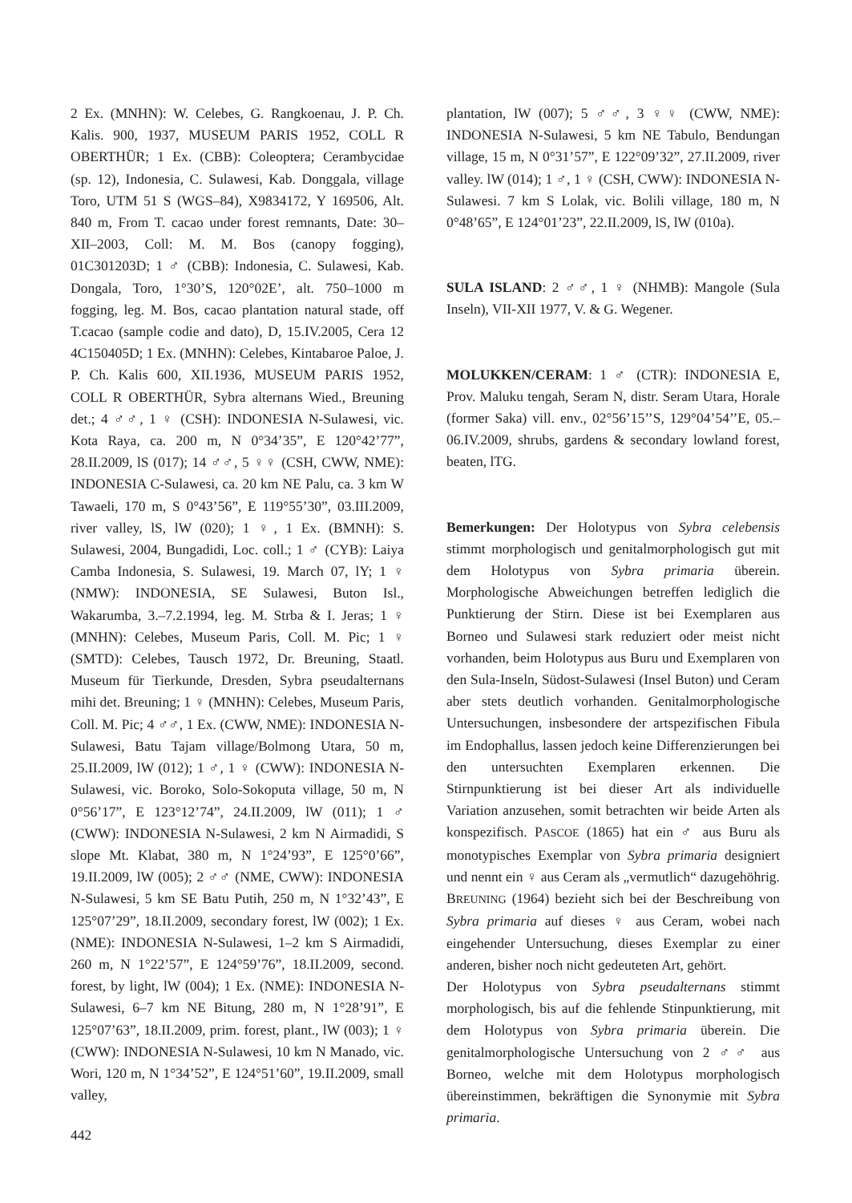2 Ex. (MNHN): W. Celebes, G. Rangkoenau, J. P. Ch. Kalis. 900, 1937, MUSEUM PARIS 1952, COLL R OBERTHÜR; 1 Ex. (CBB): Coleoptera; Cerambycidae (sp. 12), Indonesia, C. Sulawesi, Kab. Donggala, village Toro, UTM 51 S (WGS–84), X9834172, Y 169506, Alt. 840 m, From T. cacao under forest remnants, Date: 30–XII–2003, Coll: M. M. Bos (canopy fogging), 01C301203D; 1 ♂ (CBB): Indonesia, C. Sulawesi, Kab. Dongala, Toro, 1°30’S, 120°02E’, alt. 750–1000 m fogging, leg. M. Bos, cacao plantation natural stade, off T.cacao (sample codie and dato), D, 15.IV.2005, Cera 12 4C150405D; 1 Ex. (MNHN): Celebes, Kintabaroe Paloe, J. P. Ch. Kalis 600, XII.1936, MUSEUM PARIS 1952, COLL R OBERTHÜR, Sybra alternans Wied., Breuning det.; 4 ♂♂, 1 ♀ (CSH): INDONESIA N-Sulawesi, vic. Kota Raya, ca. 200 m, N 0°34’35”, E 120°42’77”, 28.II.2009, lS (017); 14 ♂♂, 5 ♀♀ (CSH, CWW, NME): INDONESIA C-Sulawesi, ca. 20 km NE Palu, ca. 3 km W Tawaeli, 170 m, S 0°43’56”, E 119°55’30”, 03.III.2009, river valley, lS, lW (020); 1 ♀, 1 Ex. (BMNH): S. Sulawesi, 2004, Bungadidi, Loc. coll.; 1 ♂ (CYB): Laiya Camba Indonesia, S. Sulawesi, 19. March 07, lY; 1 ♀ (NMW): INDONESIA, SE Sulawesi, Buton Isl., Wakarumba, 3.–7.2.1994, leg. M. Strba & I. Jeras; 1 ♀ (MNHN): Celebes, Museum Paris, Coll. M. Pic; 1 ♀ (SMTD): Celebes, Tausch 1972, Dr. Breuning, Staatl. Museum für Tierkunde, Dresden, Sybra pseudalternans mihi det. Breuning; 1 ♀ (MNHN): Celebes, Museum Paris, Coll. M. Pic; 4 ♂♂, 1 Ex. (CWW, NME): INDONESIA N-Sulawesi, Batu Tajam village/Bolmong Utara, 50 m, 25.II.2009, lW (012); 1 ♂, 1 ♀ (CWW): INDONESIA N-Sulawesi, vic. Boroko, Solo-Sokoputa village, 50 m, N 0°56’17”, E 123°12’74”, 24.II.2009, lW (011); 1 ♂ (CWW): INDONESIA N-Sulawesi, 2 km N Airmadidi, S slope Mt. Klabat, 380 m, N 1°24’93”, E 125°0’66”, 19.II.2009, lW (005); 2 ♂♂ (NME, CWW): INDONESIA N-Sulawesi, 5 km SE Batu Putih, 250 m, N 1°32’43”, E 125°07’29”, 18.II.2009, secondary forest, lW (002); 1 Ex. (NME): INDONESIA N-Sulawesi, 1–2 km S Airmadidi, 260 m, N 1°22’57”, E 124°59’76”, 18.II.2009, second. forest, by light, lW (004); 1 Ex. (NME): INDONESIA N-Sulawesi, 6–7 km NE Bitung, 280 m, N 1°28’91”, E 125°07’63”, 18.II.2009, prim. forest, plant., lW (003); 1 ♀ (CWW): INDONESIA N-Sulawesi, 10 km N Manado, vic. Wori, 120 m, N 1°34’52”, E 124°51’60”, 19.II.2009, small valley,
plantation, lW (007); 5 ♂♂, 3 ♀♀ (CWW, NME): INDONESIA N-Sulawesi, 5 km NE Tabulo, Bendungan village, 15 m, N 0°31’57”, E 122°09’32”, 27.II.2009, river valley. lW (014); 1 ♂, 1 ♀ (CSH, CWW): INDONESIA N-Sulawesi. 7 km S Lolak, vic. Bolili village, 180 m, N 0°48’65”, E 124°01’23”, 22.II.2009, lS, lW (010a).
SULA ISLAND: 2 ♂♂, 1 ♀ (NHMB): Mangole (Sula Inseln), VII-XII 1977, V. & G. Wegener.
MOLUKKEN/CERAM: 1 ♂ (CTR): INDONESIA E, Prov. Maluku tengah, Seram N, distr. Seram Utara, Horale (former Saka) vill. env., 02°56’15’’S, 129°04’54’’E, 05.–06.IV.2009, shrubs, gardens & secondary lowland forest, beaten, lTG.
Bemerkungen: Der Holotypus von Sybra celebensis stimmt morphologisch und genitalmorphologisch gut mit dem Holotypus von Sybra primaria überein. Morphologische Abweichungen betreffen lediglich die Punktierung der Stirn. Diese ist bei Exemplaren aus Borneo und Sulawesi stark reduziert oder meist nicht vorhanden, beim Holotypus aus Buru und Exemplaren von den Sula-Inseln, Südost-Sulawesi (Insel Buton) und Ceram aber stets deutlich vorhanden. Genitalmorphologische Untersuchungen, insbesondere der artspezifischen Fibula im Endophallus, lassen jedoch keine Differenzierungen bei den untersuchten Exemplaren erkennen. Die Stirnpunktierung ist bei dieser Art als individuelle Variation anzusehen, somit betrachten wir beide Arten als konspezifisch. PASCOE (1865) hat ein ♂ aus Buru als monotypisches Exemplar von Sybra primaria designiert und nennt ein ♀ aus Ceram als „vermutlich“ dazugehöhrig. BREUNING (1964) bezieht sich bei der Beschreibung von Sybra primaria auf dieses ♀ aus Ceram, wobei nach eingehender Untersuchung, dieses Exemplar zu einer anderen, bisher noch nicht gedeuteten Art, gehört.
Der Holotypus von Sybra pseudalternans stimmt morphologisch, bis auf die fehlende Stinpunktierung, mit dem Holotypus von Sybra primaria überein. Die genitalmorphologische Untersuchung von 2 ♂♂ aus Borneo, welche mit dem Holotypus morphologisch übereinstimmen, bekräftigen die Synonymie mit Sybra primaria.
442